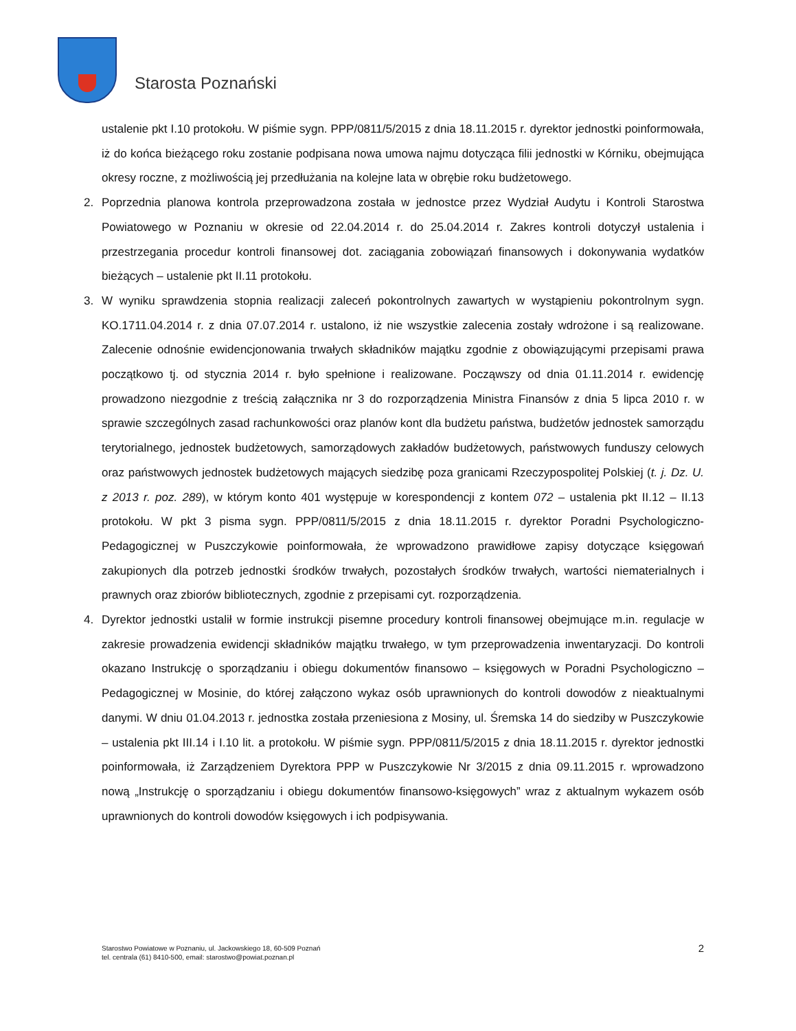Starosta Poznański
ustalenie pkt I.10 protokołu. W piśmie sygn. PPP/0811/5/2015 z dnia 18.11.2015 r. dyrektor jednostki poinformowała, iż do końca bieżącego roku zostanie podpisana nowa umowa najmu dotycząca filii jednostki w Kórniku, obejmująca okresy roczne, z możliwością jej przedłużania na kolejne lata w obrębie roku budżetowego.
2. Poprzednia planowa kontrola przeprowadzona została w jednostce przez Wydział Audytu i Kontroli Starostwa Powiatowego w Poznaniu w okresie od 22.04.2014 r. do 25.04.2014 r. Zakres kontroli dotyczył ustalenia i przestrzegania procedur kontroli finansowej dot. zaciągania zobowiązań finansowych i dokonywania wydatków bieżących – ustalenie pkt II.11 protokołu.
3. W wyniku sprawdzenia stopnia realizacji zaleceń pokontrolnych zawartych w wystąpieniu pokontrolnym sygn. KO.1711.04.2014 r. z dnia 07.07.2014 r. ustalono, iż nie wszystkie zalecenia zostały wdrożone i są realizowane. Zalecenie odnośnie ewidencjonowania trwałych składników majątku zgodnie z obowiązującymi przepisami prawa początkowo tj. od stycznia 2014 r. było spełnione i realizowane. Począwszy od dnia 01.11.2014 r. ewidencję prowadzono niezgodnie z treścią załącznika nr 3 do rozporządzenia Ministra Finansów z dnia 5 lipca 2010 r. w sprawie szczególnych zasad rachunkowości oraz planów kont dla budżetu państwa, budżetów jednostek samorządu terytorialnego, jednostek budżetowych, samorządowych zakładów budżetowych, państwowych funduszy celowych oraz państwowych jednostek budżetowych mających siedzibę poza granicami Rzeczypospolitej Polskiej (t. j. Dz. U. z 2013 r. poz. 289), w którym konto 401 występuje w korespondencji z kontem 072 – ustalenia pkt II.12 – II.13 protokołu. W pkt 3 pisma sygn. PPP/0811/5/2015 z dnia 18.11.2015 r. dyrektor Poradni Psychologiczno-Pedagogicznej w Puszczykowie poinformowała, że wprowadzono prawidłowe zapisy dotyczące księgowań zakupionych dla potrzeb jednostki środków trwałych, pozostałych środków trwałych, wartości niematerialnych i prawnych oraz zbiorów bibliotecznych, zgodnie z przepisami cyt. rozporządzenia.
4. Dyrektor jednostki ustalił w formie instrukcji pisemne procedury kontroli finansowej obejmujące m.in. regulacje w zakresie prowadzenia ewidencji składników majątku trwałego, w tym przeprowadzenia inwentaryzacji. Do kontroli okazano Instrukcję o sporządzaniu i obiegu dokumentów finansowo – księgowych w Poradni Psychologiczno – Pedagogicznej w Mosinie, do której załączono wykaz osób uprawnionych do kontroli dowodów z nieaktualnymi danymi. W dniu 01.04.2013 r. jednostka została przeniesiona z Mosiny, ul. Śremska 14 do siedziby w Puszczykowie – ustalenia pkt III.14 i I.10 lit. a protokołu. W piśmie sygn. PPP/0811/5/2015 z dnia 18.11.2015 r. dyrektor jednostki poinformowała, iż Zarządzeniem Dyrektora PPP w Puszczykowie Nr 3/2015 z dnia 09.11.2015 r. wprowadzono nową „Instrukcję o sporządzaniu i obiegu dokumentów finansowo-księgowych” wraz z aktualnym wykazem osób uprawnionych do kontroli dowodów księgowych i ich podpisywania.
Starostwo Powiatowe w Poznaniu, ul. Jackowskiego 18, 60-509 Poznań
tel. centrala (61) 8410-500, email: starostwo@powiat.poznan.pl
2